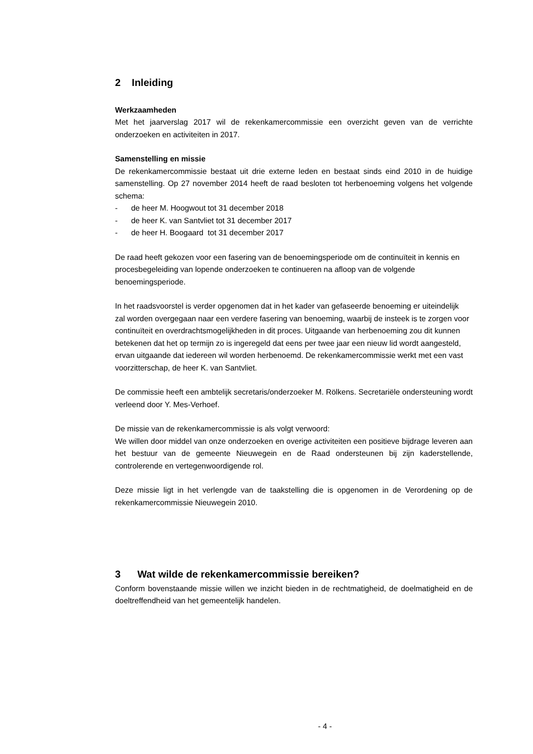2 Inleiding
Werkzaamheden
Met het jaarverslag 2017 wil de rekenkamercommissie een overzicht geven van de verrichte onderzoeken en activiteiten in 2017.
Samenstelling en missie
De rekenkamercommissie bestaat uit drie externe leden en bestaat sinds eind 2010 in de huidige samenstelling. Op 27 november 2014 heeft de raad besloten tot herbenoeming volgens het volgende schema:
- de heer M. Hoogwout tot 31 december 2018
- de heer K. van Santvliet tot 31 december 2017
- de heer H. Boogaard tot 31 december 2017
De raad heeft gekozen voor een fasering van de benoemingsperiode om de continuïteit in kennis en procesbegeleiding van lopende onderzoeken te continueren na afloop van de volgende benoemingsperiode.
In het raadsvoorstel is verder opgenomen dat in het kader van gefaseerde benoeming er uiteindelijk zal worden overgegaan naar een verdere fasering van benoeming, waarbij de insteek is te zorgen voor continuïteit en overdrachtsmogelijkheden in dit proces. Uitgaande van herbenoeming zou dit kunnen betekenen dat het op termijn zo is ingeregeld dat eens per twee jaar een nieuw lid wordt aangesteld, ervan uitgaande dat iedereen wil worden herbenoemd. De rekenkamercommissie werkt met een vast voorzitterschap, de heer K. van Santvliet.
De commissie heeft een ambtelijk secretaris/onderzoeker M. Rölkens. Secretariële ondersteuning wordt verleend door Y. Mes-Verhoef.
De missie van de rekenkamercommissie is als volgt verwoord:
We willen door middel van onze onderzoeken en overige activiteiten een positieve bijdrage leveren aan het bestuur van de gemeente Nieuwegein en de Raad ondersteunen bij zijn kaderstellende, controlerende en vertegenwoordigende rol.
Deze missie ligt in het verlengde van de taakstelling die is opgenomen in de Verordening op de rekenkamercommissie Nieuwegein 2010.
3 Wat wilde de rekenkamercommissie bereiken?
Conform bovenstaande missie willen we inzicht bieden in de rechtmatigheid, de doelmatigheid en de doeltreffendheid van het gemeentelijk handelen.
- 4 -